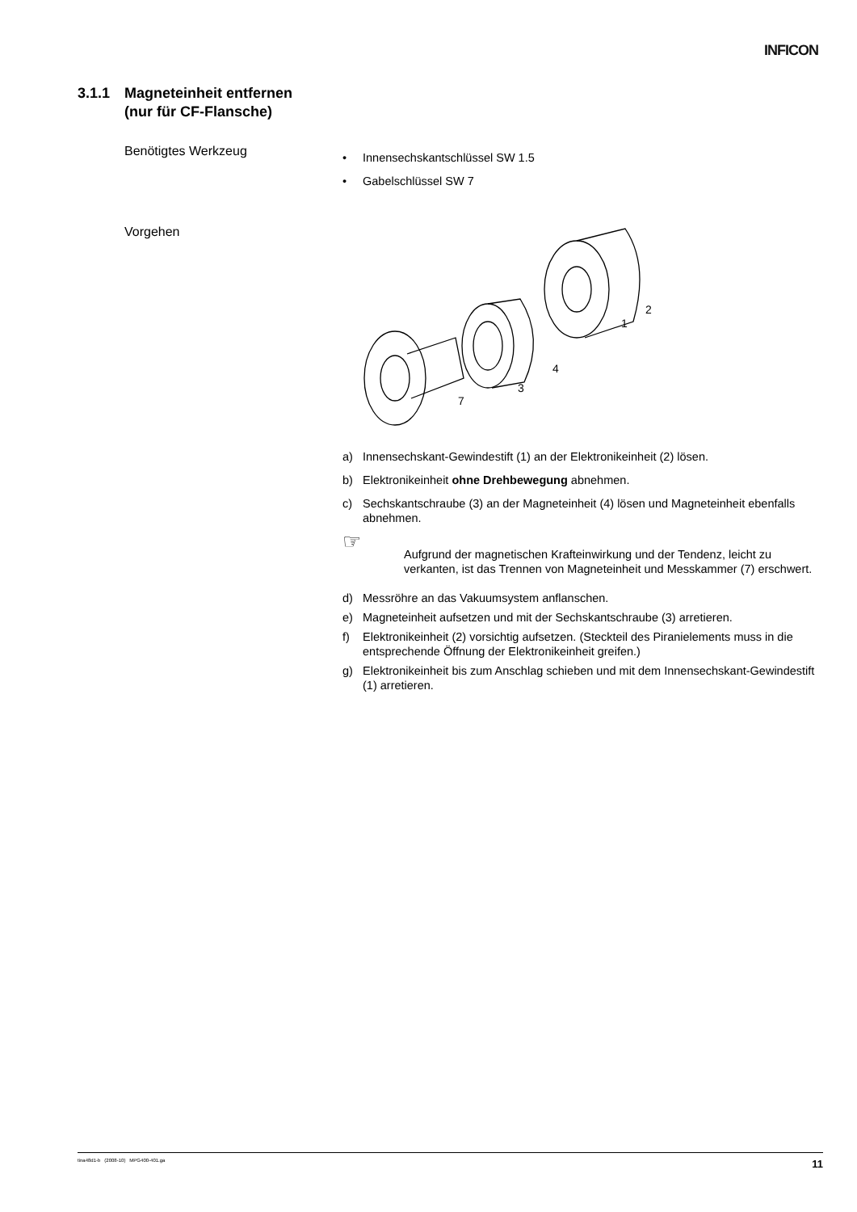INFICON
3.1.1 Magneteinheit entfernen
(nur für CF-Flansche)
Benötigtes Werkzeug
• Innensechskantschlüssel SW 1.5
• Gabelschlüssel SW 7
Vorgehen
2
1
4
3
7
a) Innensechskant-Gewindestift (1) an der Elektronikeinheit (2) lösen.
b) Elektronikeinheit ohne Drehbewegung abnehmen.
c) Sechskantschraube (3) an der Magneteinheit (4) lösen und Magneteinheit ebenfalls abnehmen.
☞ Aufgrund der magnetischen Krafteinwirkung und der Tendenz, leicht zu verkanten, ist das Trennen von Magneteinheit und Messkammer (7) erschwert.
d) Messröhre an das Vakuumsystem anflanschen.
e) Magneteinheit aufsetzen und mit der Sechskantschraube (3) arretieren.
f) Elektronikeinheit (2) vorsichtig aufsetzen. (Steckteil des Piranielements muss in die entsprechende Öffnung der Elektronikeinheit greifen.)
g) Elektronikeinheit bis zum Anschlag schieben und mit dem Innensechskant-Gewindestift (1) arretieren.
tina48d1-b (2008-10) MPG400-401.ga 11